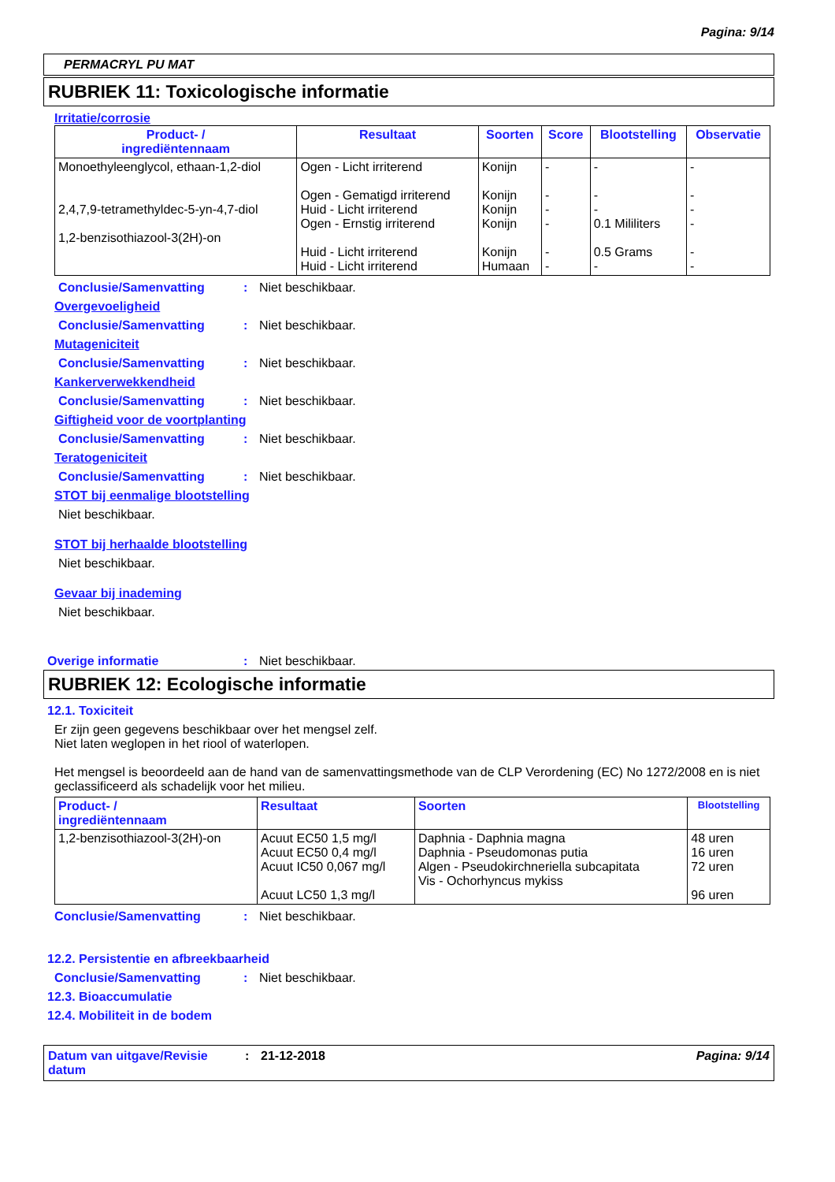Pagina: 9/14
PERMACRYL PU MAT
RUBRIEK 11: Toxicologische informatie
Irritatie/corrosie
| Product- / ingrediëntennaam | Resultaat | Soorten | Score | Blootstelling | Observatie |
| --- | --- | --- | --- | --- | --- |
| Monoethyleenglycol, ethaan-1,2-diol 2,4,7,9-tetramethyldec-5-yn-4,7-diol 1,2-benzisothiazool-3(2H)-on | Ogen - Licht irriterend Ogen - Gematigd irriterend Huid - Licht irriterend Ogen - Ernstig irriterend Huid - Licht irriterend Huid - Licht irriterend | Konijn Konijn Konijn Konijn Konijn Humaan | - - - - - - | - - - 0.1 Mililiters 0.5 Grams - | - - - - - - |
Conclusie/Samenvatting: Niet beschikbaar.
Overgevoeligheid
Conclusie/Samenvatting: Niet beschikbaar.
Mutageniciteit
Conclusie/Samenvatting: Niet beschikbaar.
Kankerverwekkendheid
Conclusie/Samenvatting: Niet beschikbaar.
Giftigheid voor de voortplanting
Conclusie/Samenvatting: Niet beschikbaar.
Teratogeniciteit
Conclusie/Samenvatting: Niet beschikbaar.
STOT bij eenmalige blootstelling
Niet beschikbaar.
STOT bij herhaalde blootstelling
Niet beschikbaar.
Gevaar bij inademing
Niet beschikbaar.
Overige informatie: Niet beschikbaar.
RUBRIEK 12: Ecologische informatie
12.1. Toxiciteit
Er zijn geen gegevens beschikbaar over het mengsel zelf.
Niet laten weglopen in het riool of waterlopen.
Het mengsel is beoordeeld aan de hand van de samenvattingsmethode van de CLP Verordening (EC) No 1272/2008 en is niet geclassificeerd als schadelijk voor het milieu.
| Product- / ingrediëntennaam | Resultaat | Soorten | Blootstelling |
| --- | --- | --- | --- |
| 1,2-benzisothiazool-3(2H)-on | Acuut EC50 1,5 mg/l Acuut EC50 0,4 mg/l Acuut IC50 0,067 mg/l Acuut LC50 1,3 mg/l | Daphnia - Daphnia magna Daphnia - Pseudomonas putia Algen - Pseudokirchneriella subcapitata Vis - Ochorhyncus mykiss | 48 uren 16 uren 72 uren 96 uren |
Conclusie/Samenvatting: Niet beschikbaar.
12.2. Persistentie en afbreekbaarheid
Conclusie/Samenvatting: Niet beschikbaar.
12.3. Bioaccumulatie
12.4. Mobiliteit in de bodem
Datum van uitgave/Revisie datum: 21-12-2018 Pagina: 9/14